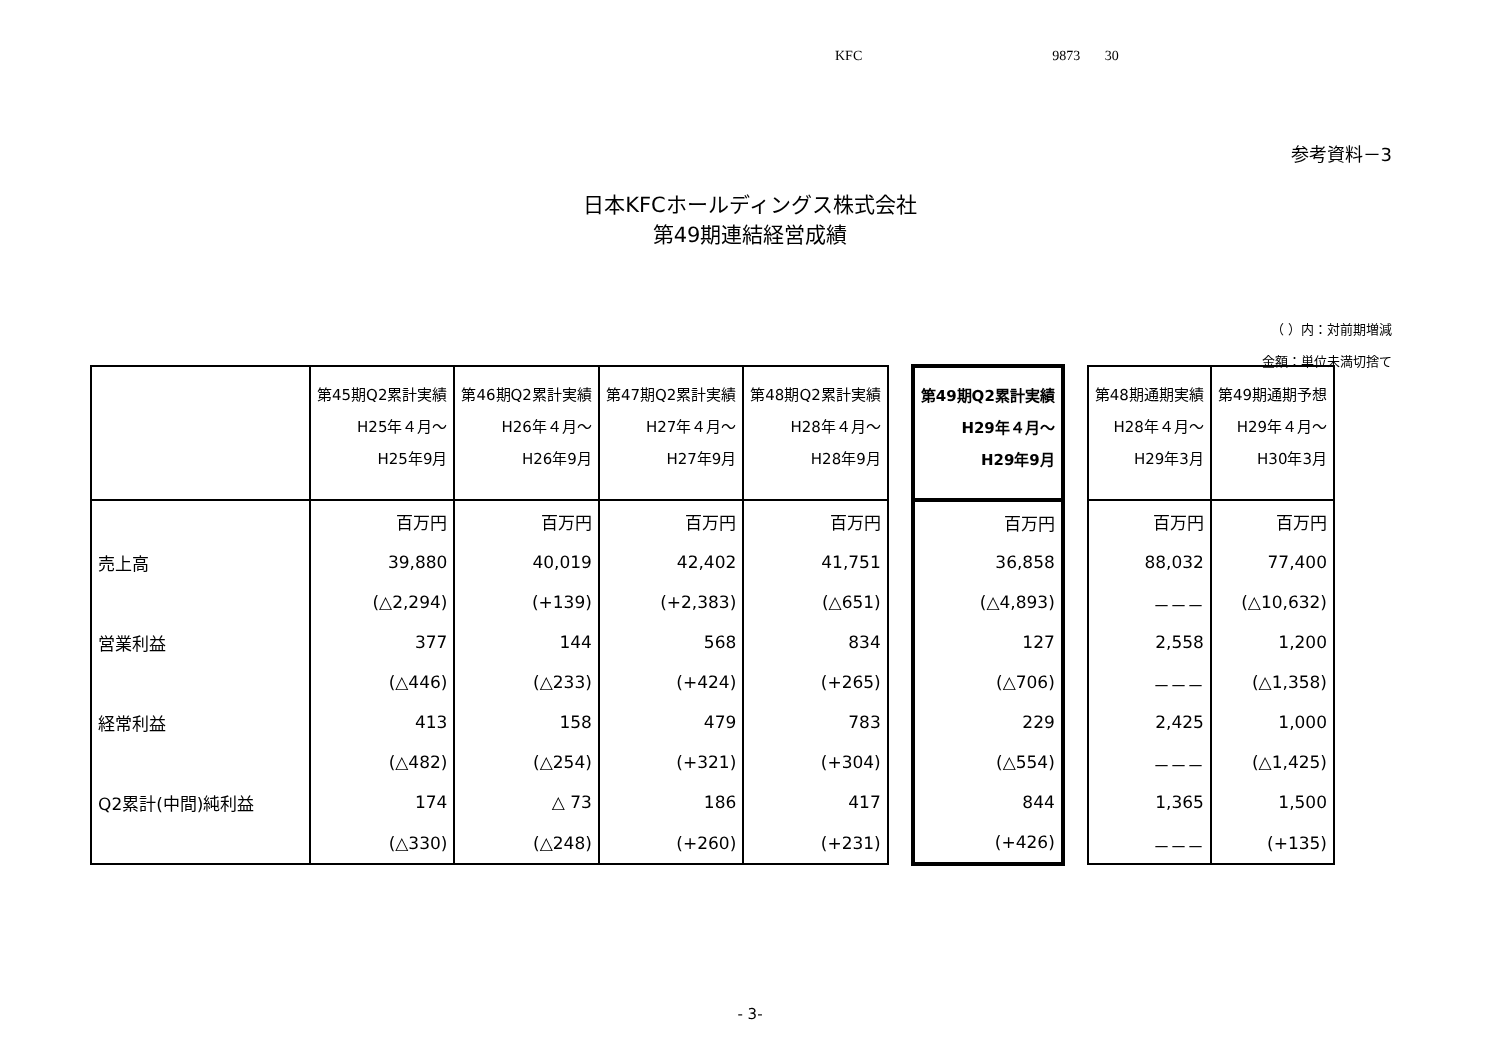KFC 9873 30
参考資料－3
日本KFCホールディングス株式会社
第49期連結経営成績
（ ）内：対前期増減
金額：単位未満切捨て
| | 第45期Q2累計実績 H25年４月～ H25年9月 | 第46期Q2累計実績 H26年４月～ H26年9月 | 第47期Q2累計実績 H27年４月～ H27年9月 | 第48期Q2累計実績 H28年４月～ H28年9月 | | 第49期Q2累計実績 H29年４月～ H29年9月 | | 第48期通期実績 H28年４月～ H29年3月 | 第49期通期予想 H29年４月～ H30年3月 |
| | 百万円 | 百万円 | 百万円 | 百万円 | | 百万円 | | 百万円 | 百万円 |
| 売上高 | 39,880 | 40,019 | 42,402 | 41,751 | | 36,858 | | 88,032 | 77,400 |
| | (△2,294) | (+139) | (+2,383) | (△651) | | (△4,893) | | －－－ | (△10,632) |
| 営業利益 | 377 | 144 | 568 | 834 | | 127 | | 2,558 | 1,200 |
| | (△446) | (△233) | (+424) | (+265) | | (△706) | | －－－ | (△1,358) |
| 経常利益 | 413 | 158 | 479 | 783 | | 229 | | 2,425 | 1,000 |
| | (△482) | (△254) | (+321) | (+304) | | (△554) | | －－－ | (△1,425) |
| Q2累計(中間)純利益 | 174 | △ 73 | 186 | 417 | | 844 | | 1,365 | 1,500 |
| | (△330) | (△248) | (+260) | (+231) | | (+426) | | －－－ | (+135) |
- 3-